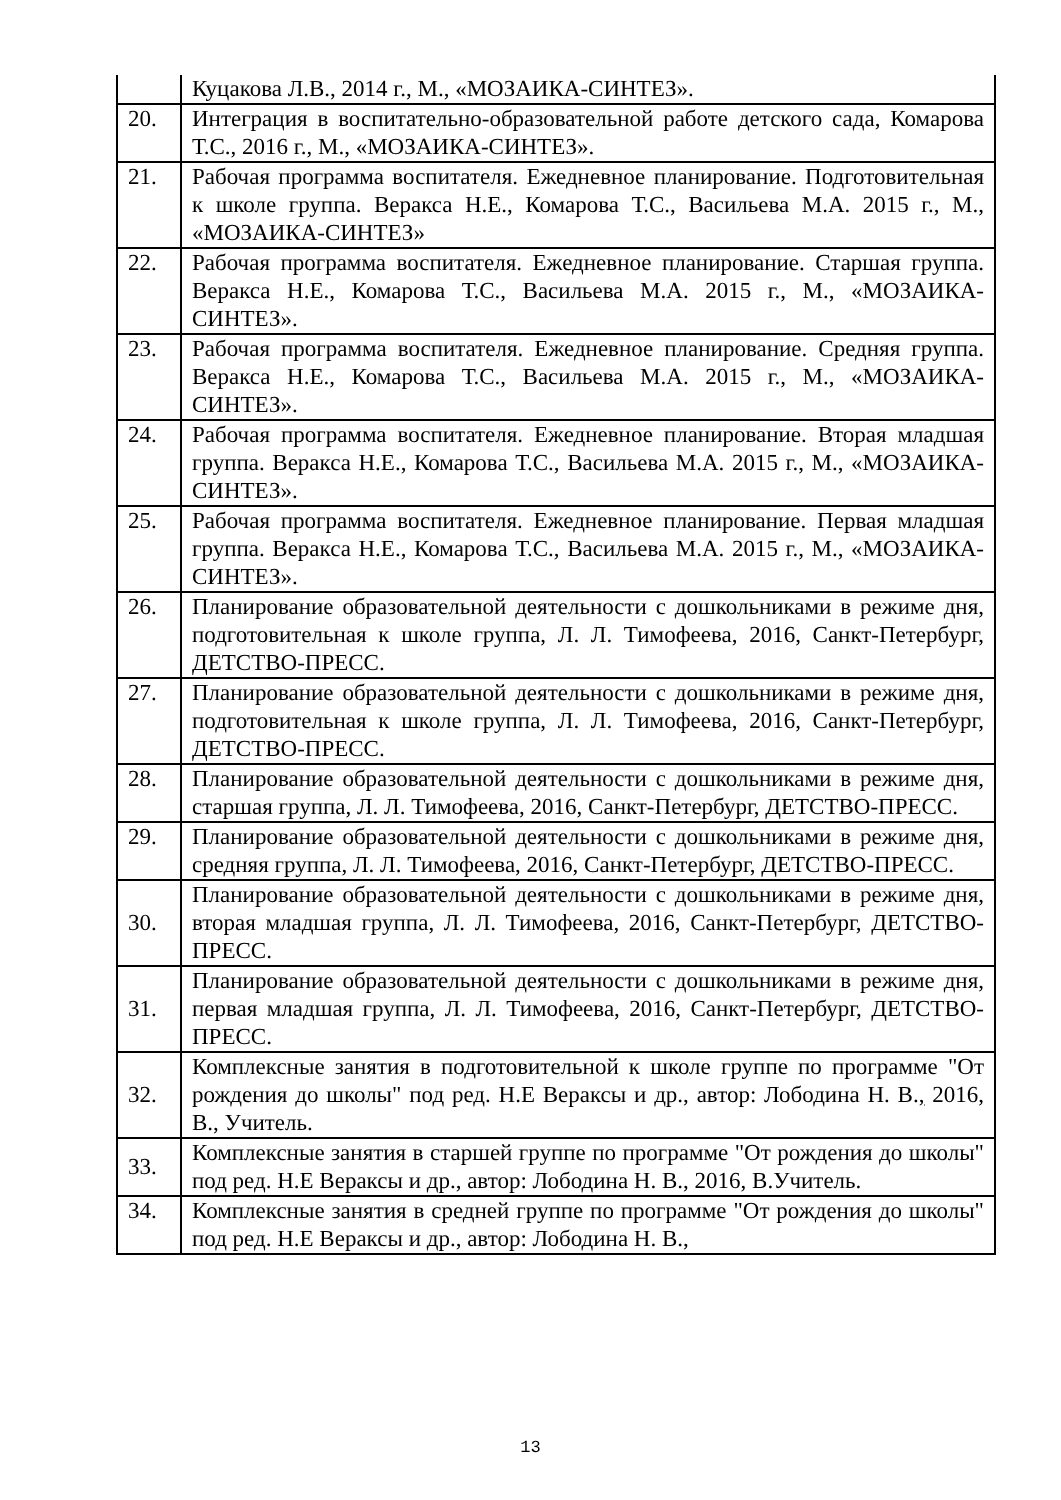| | Куцакова Л.В., 2014 г., М., «МОЗАИКА-СИНТЕЗ». |
| 20. | Интеграция в воспитательно-образовательной работе детского сада, Комарова Т.С., 2016 г., М., «МОЗАИКА-СИНТЕЗ». |
| 21. | Рабочая программа воспитателя. Ежедневное планирование. Подготовительная к школе группа. Веракса Н.Е., Комарова Т.С., Васильева М.А. 2015 г., М., «МОЗАИКА-СИНТЕЗ» |
| 22. | Рабочая программа воспитателя. Ежедневное планирование. Старшая группа. Веракса Н.Е., Комарова Т.С., Васильева М.А. 2015 г., М., «МОЗАИКА-СИНТЕЗ». |
| 23. | Рабочая программа воспитателя. Ежедневное планирование. Средняя группа. Веракса Н.Е., Комарова Т.С., Васильева М.А. 2015 г., М., «МОЗАИКА-СИНТЕЗ». |
| 24. | Рабочая программа воспитателя. Ежедневное планирование. Вторая младшая группа. Веракса Н.Е., Комарова Т.С., Васильева М.А. 2015 г., М., «МОЗАИКА-СИНТЕЗ». |
| 25. | Рабочая программа воспитателя. Ежедневное планирование. Первая младшая группа. Веракса Н.Е., Комарова Т.С., Васильева М.А. 2015 г., М., «МОЗАИКА-СИНТЕЗ». |
| 26. | Планирование образовательной деятельности с дошкольниками в режиме дня, подготовительная к школе группа, Л. Л. Тимофеева, 2016, Санкт-Петербург, ДЕТСТВО-ПРЕСС. |
| 27. | Планирование образовательной деятельности с дошкольниками в режиме дня, подготовительная к школе группа, Л. Л. Тимофеева, 2016, Санкт-Петербург, ДЕТСТВО-ПРЕСС. |
| 28. | Планирование образовательной деятельности с дошкольниками в режиме дня, старшая группа, Л. Л. Тимофеева, 2016, Санкт-Петербург, ДЕТСТВО-ПРЕСС. |
| 29. | Планирование образовательной деятельности с дошкольниками в режиме дня, средняя группа, Л. Л. Тимофеева, 2016, Санкт-Петербург, ДЕТСТВО-ПРЕСС. |
| 30. | Планирование образовательной деятельности с дошкольниками в режиме дня, вторая младшая группа, Л. Л. Тимофеева, 2016, Санкт-Петербург, ДЕТСТВО-ПРЕСС. |
| 31. | Планирование образовательной деятельности с дошкольниками в режиме дня, первая младшая группа, Л. Л. Тимофеева, 2016, Санкт-Петербург, ДЕТСТВО-ПРЕСС. |
| 32. | Комплексные занятия в подготовительной к школе группе по программе "От рождения до школы" под ред. Н.Е Вераксы и др., автор: Лободина Н. В. , 2016, В., Учитель. |
| 33. | Комплексные занятия в старшей группе по программе "От рождения до школы" под ред. Н.Е Вераксы и др., автор: Лободина Н. В., 2016, В.Учитель. |
| 34. | Комплексные занятия в средней группе по программе "От рождения до школы" под ред. Н.Е Вераксы и др., автор: Лободина Н. В., |
13